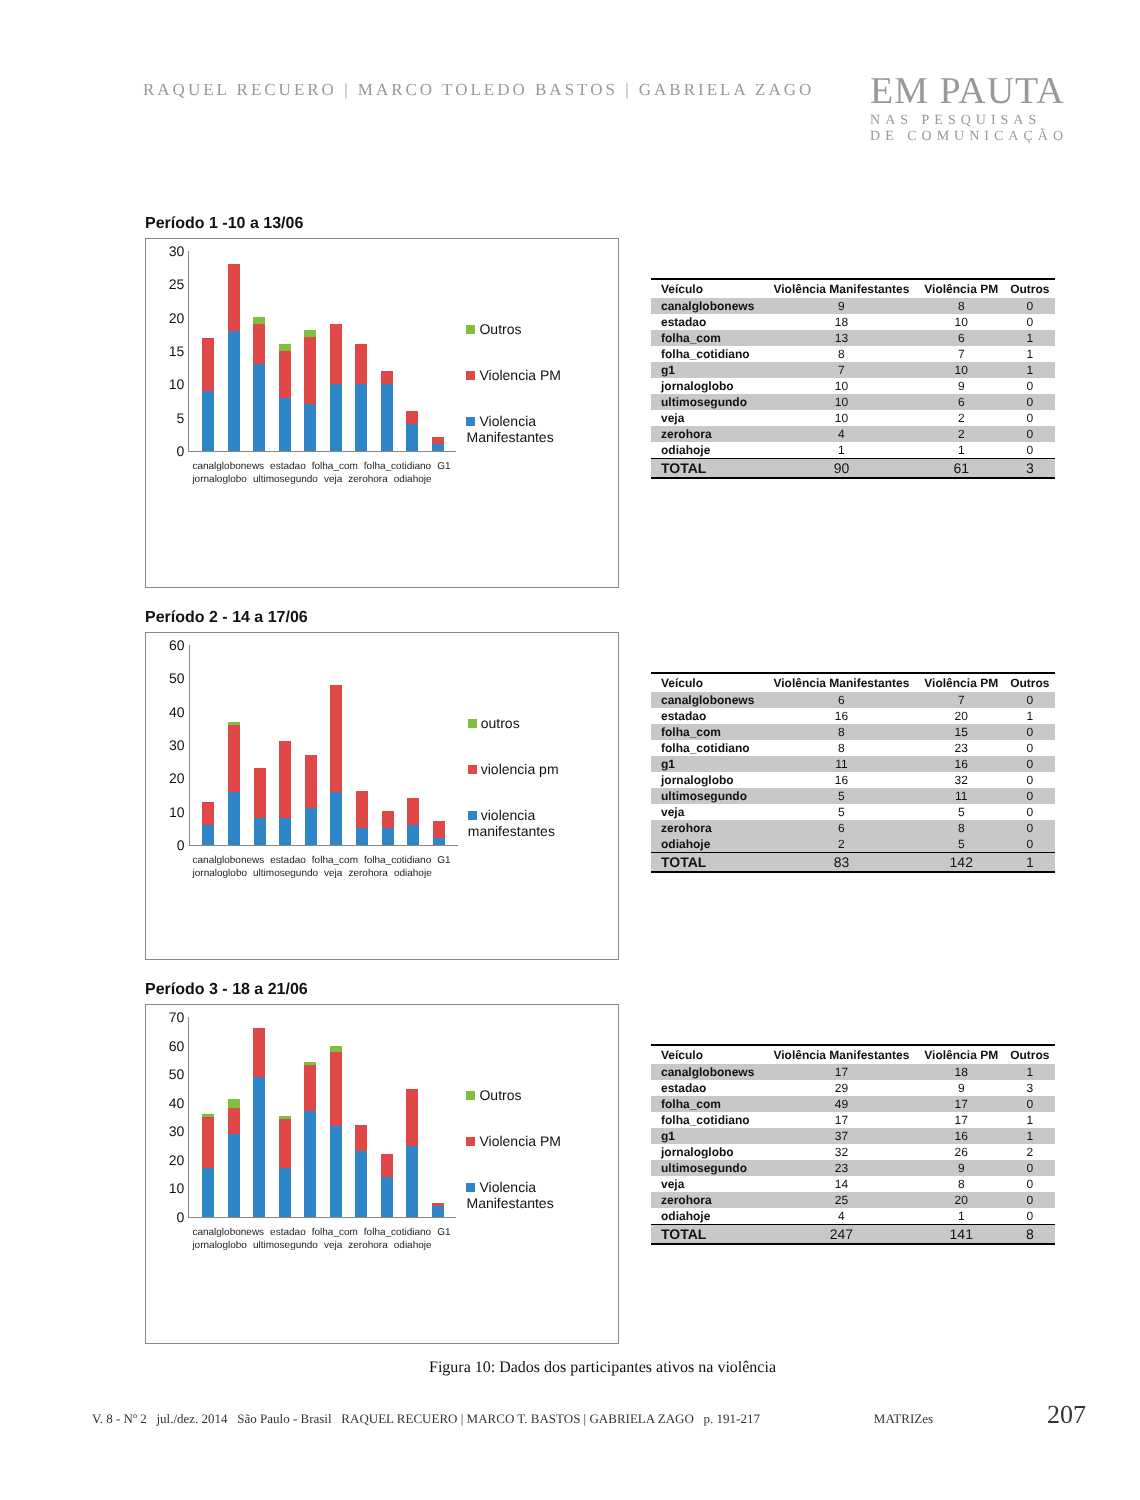RAQUEL RECUERO | MARCO TOLEDO BASTOS | GABRIELA ZAGO
EM PAUTA
NAS PESQUISAS
DE COMUNICAÇÃO
Período 1 -10 a 13/06
30
25
20
15
10
5
0
canalglobonews estadao folha_com folha_cotidiano G1 jornaloglobo ultimosegundo veja zerohora odiahoje
Outros
Violencia PM
Violencia Manifestantes
| Veículo | Violência Manifestantes | Violência PM | Outros |
| --- | --- | --- | --- |
| canalglobonews | 9 | 8 | 0 |
| estadao | 18 | 10 | 0 |
| folha_com | 13 | 6 | 1 |
| folha_cotidiano | 8 | 7 | 1 |
| g1 | 7 | 10 | 1 |
| jornaloglobo | 10 | 9 | 0 |
| ultimosegundo | 10 | 6 | 0 |
| veja | 10 | 2 | 0 |
| zerohora | 4 | 2 | 0 |
| odiahoje | 1 | 1 | 0 |
| TOTAL | 90 | 61 | 3 |
Período 2 - 14 a 17/06
60
50
40
30
20
10
0
canalglobonews estadao folha_com folha_cotidiano G1 jornaloglobo ultimosegundo veja zerohora odiahoje
outros
violencia pm
violencia manifestantes
| Veículo | Violência Manifestantes | Violência PM | Outros |
| --- | --- | --- | --- |
| canalglobonews | 6 | 7 | 0 |
| estadao | 16 | 20 | 1 |
| folha_com | 8 | 15 | 0 |
| folha_cotidiano | 8 | 23 | 0 |
| g1 | 11 | 16 | 0 |
| jornaloglobo | 16 | 32 | 0 |
| ultimosegundo | 5 | 11 | 0 |
| veja | 5 | 5 | 0 |
| zerohora | 6 | 8 | 0 |
| odiahoje | 2 | 5 | 0 |
| TOTAL | 83 | 142 | 1 |
Período 3 - 18 a 21/06
70
60
50
40
30
20
10
0
canalglobonews estadao folha_com folha_cotidiano G1 jornaloglobo ultimosegundo veja zerohora odiahoje
Outros
Violencia PM
Violencia Manifestantes
| Veículo | Violência Manifestantes | Violência PM | Outros |
| --- | --- | --- | --- |
| canalglobonews | 17 | 18 | 1 |
| estadao | 29 | 9 | 3 |
| folha_com | 49 | 17 | 0 |
| folha_cotidiano | 17 | 17 | 1 |
| g1 | 37 | 16 | 1 |
| jornaloglobo | 32 | 26 | 2 |
| ultimosegundo | 23 | 9 | 0 |
| veja | 14 | 8 | 0 |
| zerohora | 25 | 20 | 0 |
| odiahoje | 4 | 1 | 0 |
| TOTAL | 247 | 141 | 8 |
Figura 10: Dados dos participantes ativos na violência
V. 8 - Nº 2 jul./dez. 2014 São Paulo - Brasil RAQUEL RECUERO | MARCO T. BASTOS | GABRIELA ZAGO p. 191-217 MATRIZes 207